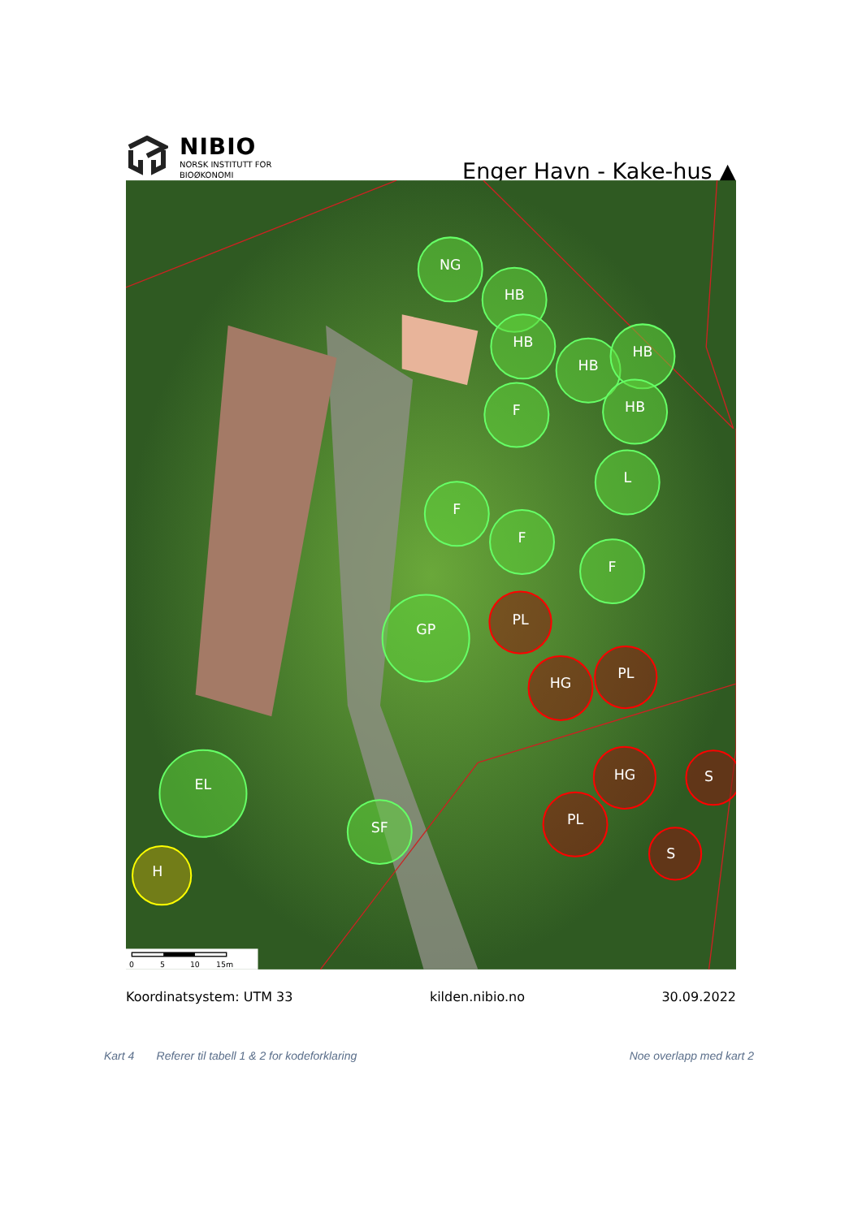NIBIO
NORSK INSTITUTT FOR
BIOØKONOMI
Enger Havn - Kake-hus ▲
NG
HB
HB
HB
HB
HB
F
L
F
F
F
PL
GP
HG
PL
HG
S
EL
SF
PL
S
H
0
5
10
15m
Koordinatsystem: UTM 33 kilden.nibio.no 30.09.2022
Kart 4 Referer til tabell 1 & 2 for kodeforklaring Noe overlapp med kart 2